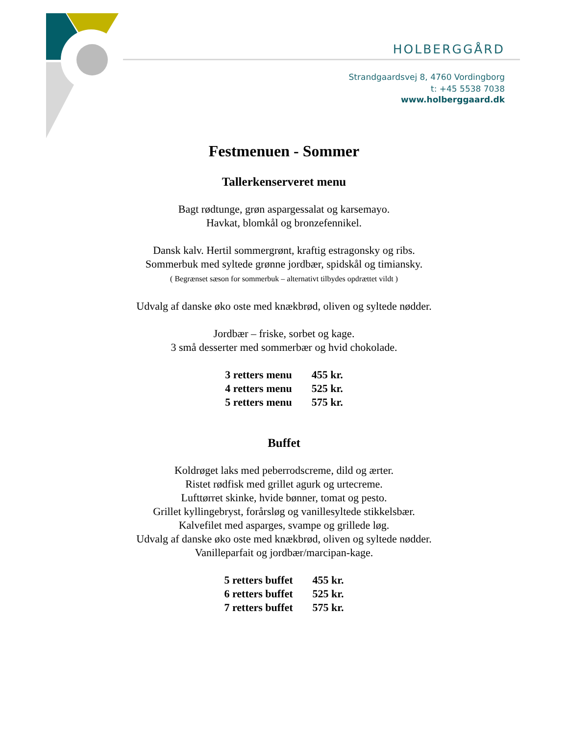HOLBERGGÅRD
Strandgaardsvej 8, 4760 Vordingborg
t: +45 5538 7038
www.holberggaard.dk
Festmenuen - Sommer
Tallerkenserveret menu
Bagt rødtunge, grøn aspargessalat og karsemayo.
Havkat, blomkål og bronzefennikel.
Dansk kalv. Hertil sommergrønt, kraftig estragonsky og ribs.
Sommerbuk med syltede grønne jordbær, spidskål og timiansky.
( Begrænset sæson for sommerbuk – alternativt tilbydes opdrættet vildt )
Udvalg af danske øko oste med knækbrød, oliven og syltede nødder.
Jordbær – friske, sorbet og kage.
3 små desserter med sommerbær og hvid chokolade.
| 3 retters menu | 455 kr. |
| 4 retters menu | 525 kr. |
| 5 retters menu | 575 kr. |
Buffet
Koldrøget laks med peberrodscreme, dild og ærter.
Ristet rødfisk med grillet agurk og urtecreme.
Lufttørret skinke, hvide bønner, tomat og pesto.
Grillet kyllingebryst, forårsløg og vanillesyltede stikkelsbær.
Kalvefilet med asparges, svampe og grillede løg.
Udvalg af danske øko oste med knækbrød, oliven og syltede nødder.
Vanilleparfait og jordbær/marcipan-kage.
| 5 retters buffet | 455 kr. |
| 6 retters buffet | 525 kr. |
| 7 retters buffet | 575 kr. |